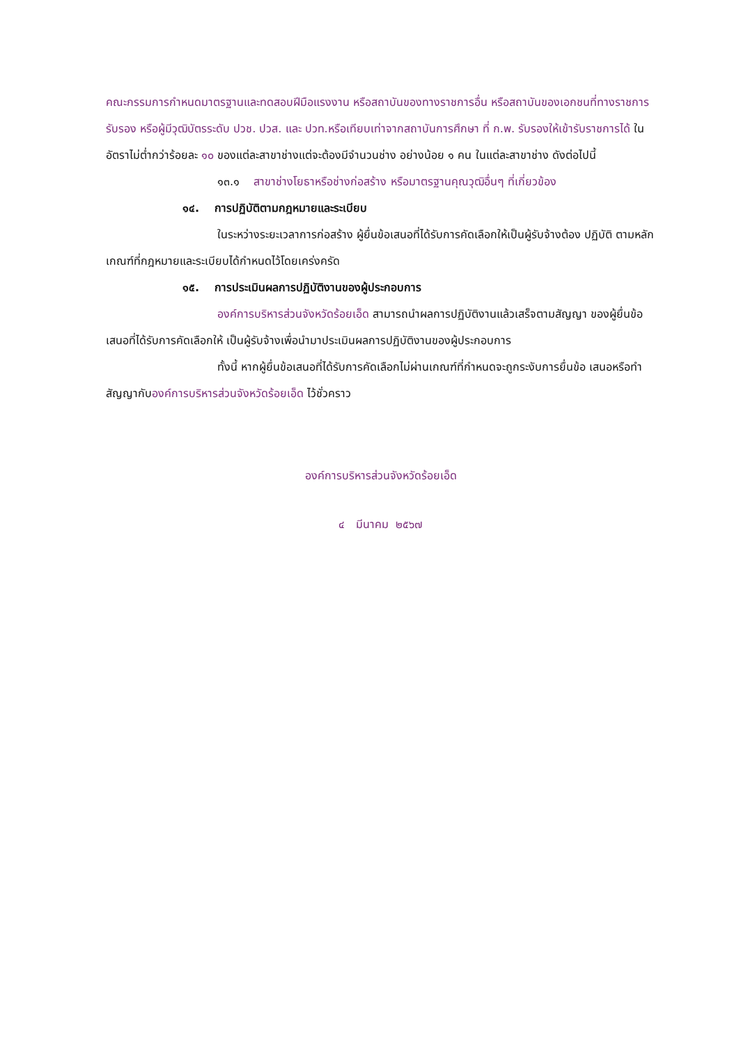คณะกรรมการกำหนดมาตรฐานและทดสอบฝีมือแรงงาน หรือสถาบันของทางราชการอื่น หรือสถาบันของเอกชนที่ทางราชการรับรอง หรือผู้มีวุฒิบัตรระดับ ปวช. ปวส. และ ปวท.หรือเทียบเท่าจากสถาบันการศึกษา ที่ ก.พ. รับรองให้เข้ารับราชการได้ ในอัตราไม่ต่ำกว่าร้อยละ ๑๐ ของแต่ละสาขาช่างแต่จะต้องมีจำนวนช่าง อย่างน้อย ๑ คน ในแต่ละสาขาช่าง ดังต่อไปนี้
๑๓.๑ สาขาช่างโยธาหรือช่างก่อสร้าง หรือมาตรฐานคุณวุฒิอื่นๆ ที่เกี่ยวข้อง
๑๔. การปฏิบัติตามกฎหมายและระเบียบ
ในระหว่างระยะเวลาการก่อสร้าง ผู้ยื่นข้อเสนอที่ได้รับการคัดเลือกให้เป็นผู้รับจ้างต้อง ปฏิบัติ ตามหลักเกณฑ์ที่กฎหมายและระเบียบได้กำหนดไว้โดยเคร่งครัด
๑๕. การประเมินผลการปฏิบัติงานของผู้ประกอบการ
องค์การบริหารส่วนจังหวัดร้อยเอ็ด สามารถนำผลการปฏิบัติงานแล้วเสร็จตามสัญญา ของผู้ยื่นข้อเสนอที่ได้รับการคัดเลือกให้ เป็นผู้รับจ้างเพื่อนำมาประเมินผลการปฏิบัติงานของผู้ประกอบการ
ทั้งนี้ หากผู้ยื่นข้อเสนอที่ได้รับการคัดเลือกไม่ผ่านเกณฑ์ที่กำหนดจะถูกระงับการยื่นข้อ เสนอหรือทำสัญญากับองค์การบริหารส่วนจังหวัดร้อยเอ็ด ไว้ชั่วคราว
องค์การบริหารส่วนจังหวัดร้อยเอ็ด
๔ มีนาคม ๒๕๖๗